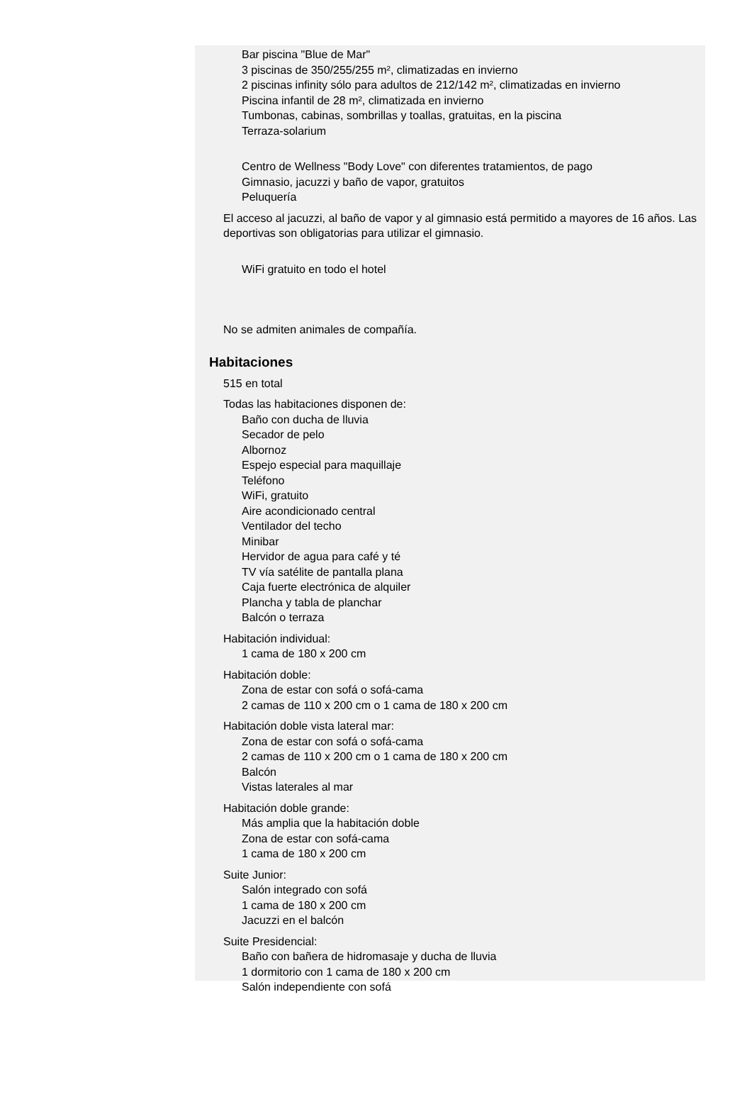Bar piscina "Blue de Mar"
3 piscinas de 350/255/255 m², climatizadas en invierno
2 piscinas infinity sólo para adultos de 212/142 m², climatizadas en invierno
Piscina infantil de 28 m², climatizada en invierno
Tumbonas, cabinas, sombrillas y toallas, gratuitas, en la piscina
Terraza-solarium
Centro de Wellness "Body Love" con diferentes tratamientos, de pago
Gimnasio, jacuzzi y baño de vapor, gratuitos
Peluquería
El acceso al jacuzzi, al baño de vapor y al gimnasio está permitido a mayores de 16 años. Las deportivas son obligatorias para utilizar el gimnasio.
WiFi gratuito en todo el hotel
No se admiten animales de compañía.
Habitaciones
515 en total
Todas las habitaciones disponen de:
Baño con ducha de lluvia
Secador de pelo
Albornoz
Espejo especial para maquillaje
Teléfono
WiFi, gratuito
Aire acondicionado central
Ventilador del techo
Minibar
Hervidor de agua para café y té
TV vía satélite de pantalla plana
Caja fuerte electrónica de alquiler
Plancha y tabla de planchar
Balcón o terraza
Habitación individual:
1 cama de 180 x 200 cm
Habitación doble:
Zona de estar con sofá o sofá-cama
2 camas de 110 x 200 cm o 1 cama de 180 x 200 cm
Habitación doble vista lateral mar:
Zona de estar con sofá o sofá-cama
2 camas de 110 x 200 cm o 1 cama de 180 x 200 cm
Balcón
Vistas laterales al mar
Habitación doble grande:
Más amplia que la habitación doble
Zona de estar con sofá-cama
1 cama de 180 x 200 cm
Suite Junior:
Salón integrado con sofá
1 cama de 180 x 200 cm
Jacuzzi en el balcón
Suite Presidencial:
Baño con bañera de hidromasaje y ducha de lluvia
1 dormitorio con 1 cama de 180 x 200 cm
Salón independiente con sofá